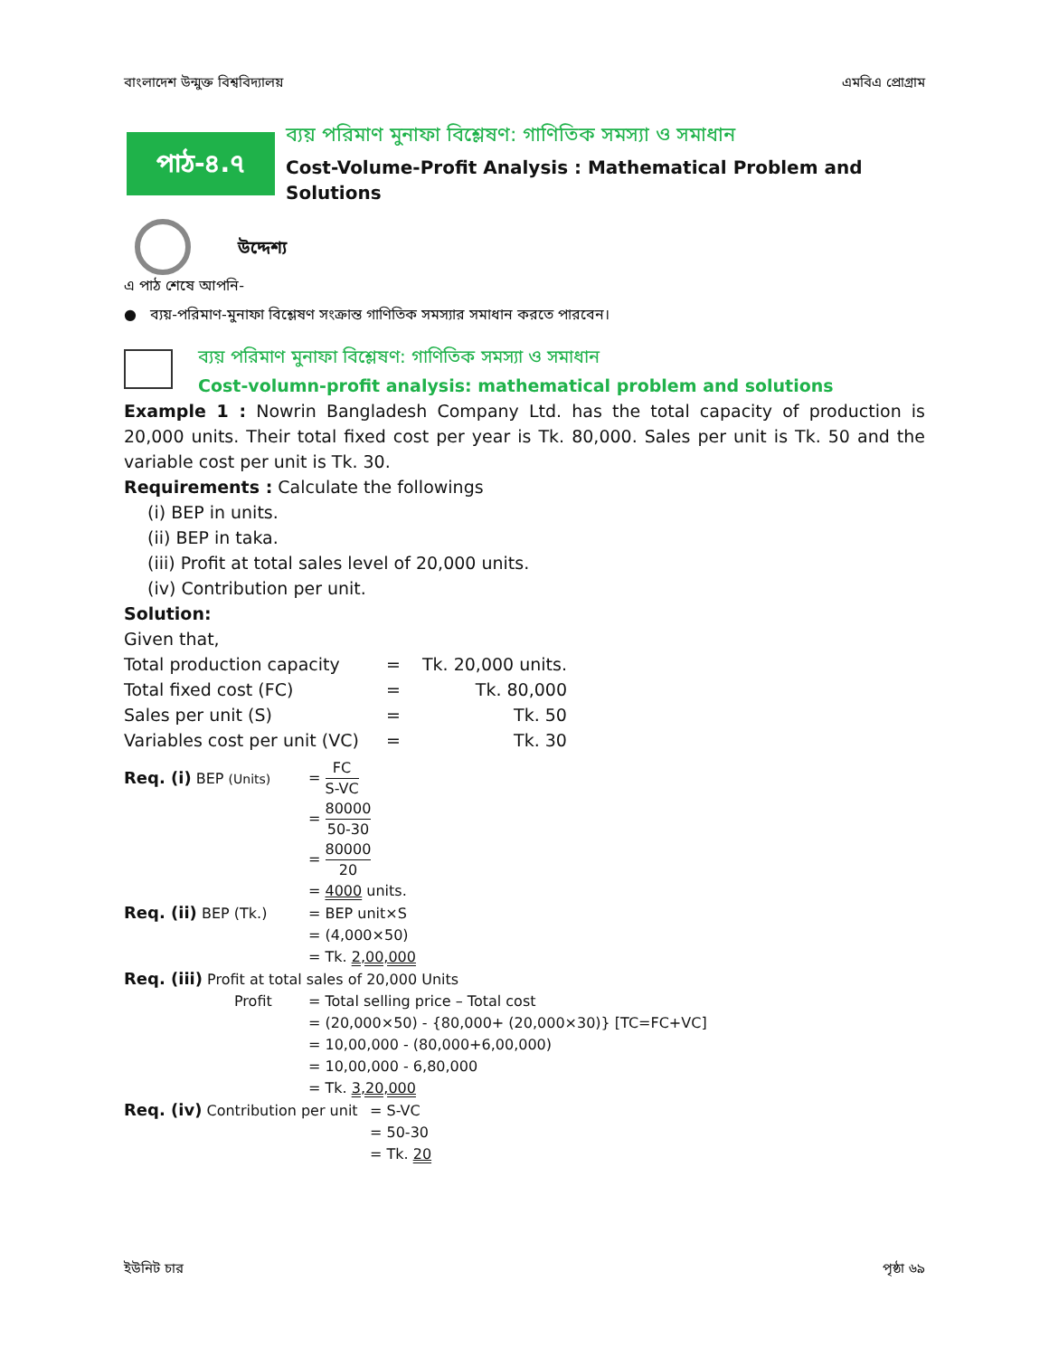বাংলাদেশ উন্মুক্ত বিশ্ববিদ্যালয় এমবিএ প্রোগ্রাম
পাঠ-৪.৭
ব্যয় পরিমাণ মুনাফা বিশ্লেষণ: গাণিতিক সমস্যা ও সমাধান
Cost-Volume-Profit Analysis : Mathematical Problem and Solutions
উদ্দেশ্য
এ পাঠ শেষে আপনি-
● ব্যয়-পরিমাণ-মুনাফা বিশ্লেষণ সংক্রান্ত গাণিতিক সমস্যার সমাধান করতে পারবেন।
ব্যয় পরিমাণ মুনাফা বিশ্লেষণ: গাণিতিক সমস্যা ও সমাধান
Cost-volumn-profit analysis: mathematical problem and solutions
Example 1 : Nowrin Bangladesh Company Ltd. has the total capacity of production is 20,000 units. Their total fixed cost per year is Tk. 80,000. Sales per unit is Tk. 50 and the variable cost per unit is Tk. 30.
Requirements : Calculate the followings
(i) BEP in units.
(ii) BEP in taka.
(iii) Profit at total sales level of 20,000 units.
(iv) Contribution per unit.
Solution:
Given that,
| Total production capacity | = | Tk. 20,000 units. |
| Total fixed cost (FC) | = | Tk. 80,000 |
| Sales per unit (S) | = | Tk. 50 |
| Variables cost per unit (VC) | = | Tk. 30 |
| Req. (i) BEP (Units) | = FC S-VC |
| | = 80000 50-30 |
| | = 80000 20 |
| | = 4000 units. |
| Req. (ii) BEP (Tk.) | = BEP unit×S |
| | = (4,000×50) |
| | = Tk. 2,00,000 |
| Req. (iii) Profit at total sales of 20,000 Units | |
| Profit | = Total selling price – Total cost |
| | = (20,000×50) - {80,000+ (20,000×30)} [TC=FC+VC] |
| | = 10,00,000 - (80,000+6,00,000) |
| | = 10,00,000 - 6,80,000 |
| | = Tk. 3,20,000 |
| Req. (iv) Contribution per unit | = S-VC |
| | = 50-30 |
| | = Tk. 20 |
ইউনিট চার পৃষ্ঠা ৬৯